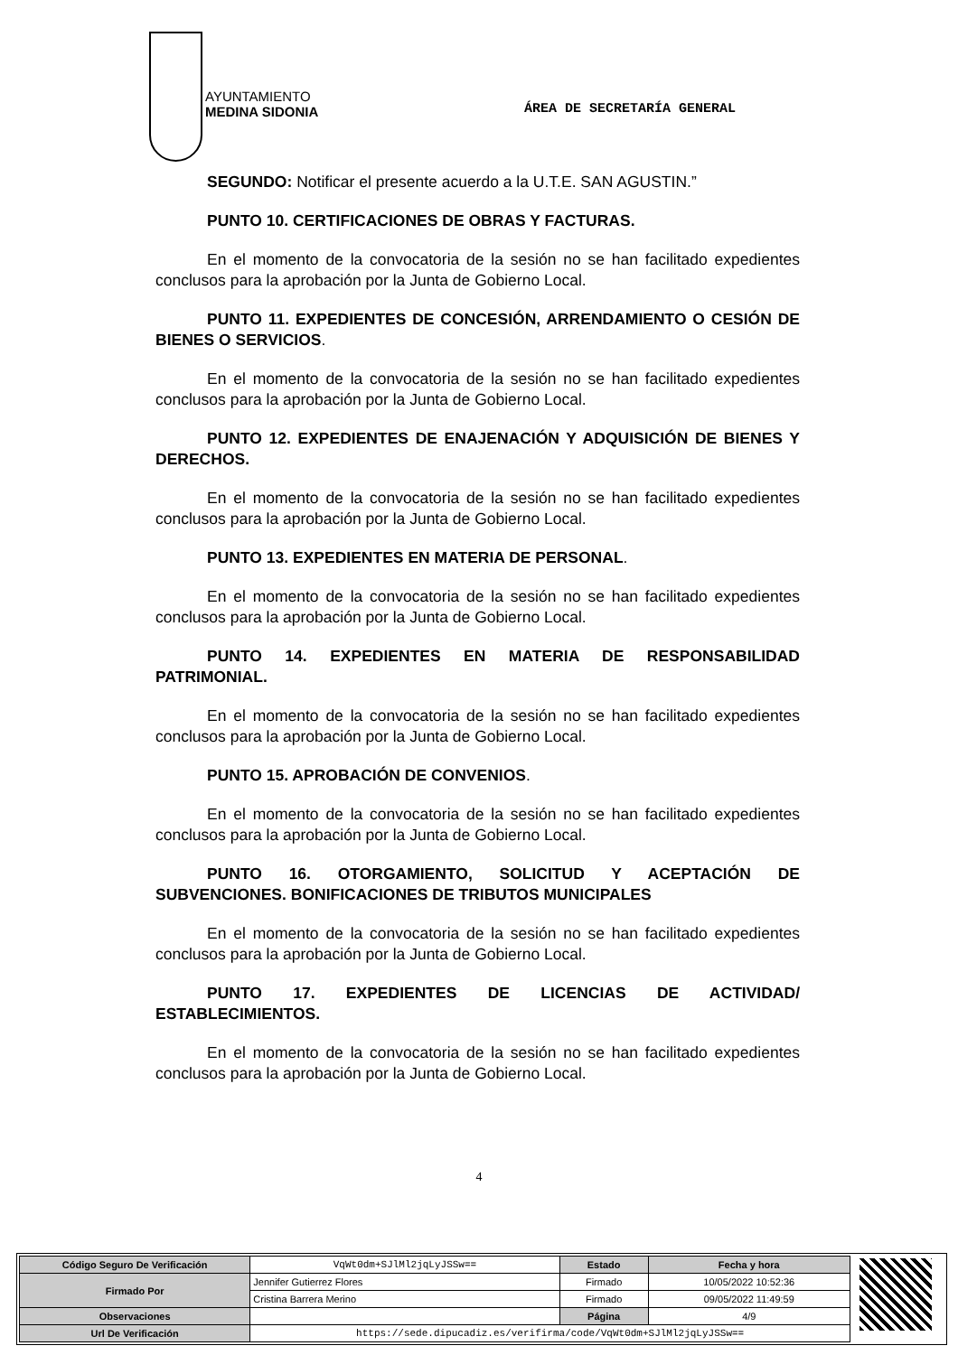AYUNTAMIENTO
MEDINA SIDONIA
ÁREA DE SECRETARÍA GENERAL
SEGUNDO: Notificar el presente acuerdo a la U.T.E. SAN AGUSTIN.”
PUNTO 10. CERTIFICACIONES DE OBRAS Y FACTURAS.
En el momento de la convocatoria de la sesión no se han facilitado expedientes conclusos para la aprobación por la Junta de Gobierno Local.
PUNTO 11. EXPEDIENTES DE CONCESIÓN, ARRENDAMIENTO O CESIÓN DE BIENES O SERVICIOS.
En el momento de la convocatoria de la sesión no se han facilitado expedientes conclusos para la aprobación por la Junta de Gobierno Local.
PUNTO 12. EXPEDIENTES DE ENAJENACIÓN Y ADQUISICIÓN DE BIENES Y DERECHOS.
En el momento de la convocatoria de la sesión no se han facilitado expedientes conclusos para la aprobación por la Junta de Gobierno Local.
PUNTO 13. EXPEDIENTES EN MATERIA DE PERSONAL.
En el momento de la convocatoria de la sesión no se han facilitado expedientes conclusos para la aprobación por la Junta de Gobierno Local.
PUNTO 14. EXPEDIENTES EN MATERIA DE RESPONSABILIDAD PATRIMONIAL.
En el momento de la convocatoria de la sesión no se han facilitado expedientes conclusos para la aprobación por la Junta de Gobierno Local.
PUNTO 15. APROBACIÓN DE CONVENIOS.
En el momento de la convocatoria de la sesión no se han facilitado expedientes conclusos para la aprobación por la Junta de Gobierno Local.
PUNTO 16. OTORGAMIENTO, SOLICITUD Y ACEPTACIÓN DE SUBVENCIONES. BONIFICACIONES DE TRIBUTOS MUNICIPALES
En el momento de la convocatoria de la sesión no se han facilitado expedientes conclusos para la aprobación por la Junta de Gobierno Local.
PUNTO 17. EXPEDIENTES DE LICENCIAS DE ACTIVIDAD/ ESTABLECIMIENTOS.
En el momento de la convocatoria de la sesión no se han facilitado expedientes conclusos para la aprobación por la Junta de Gobierno Local.
4
| Código Seguro De Verificación | VqWt0dm+SJlMl2jqLyJSSw== | Estado | Fecha y hora |
| Firmado Por | Jennifer Gutierrez Flores | Firmado | 10/05/2022 10:52:36 |
| | Cristina Barrera Merino | Firmado | 09/05/2022 11:49:59 |
| Observaciones | | Página | 4/9 |
| Url De Verificación | https://sede.dipucadiz.es/verifirma/code/VqWt0dm+SJlMl2jqLyJSSw== | | |